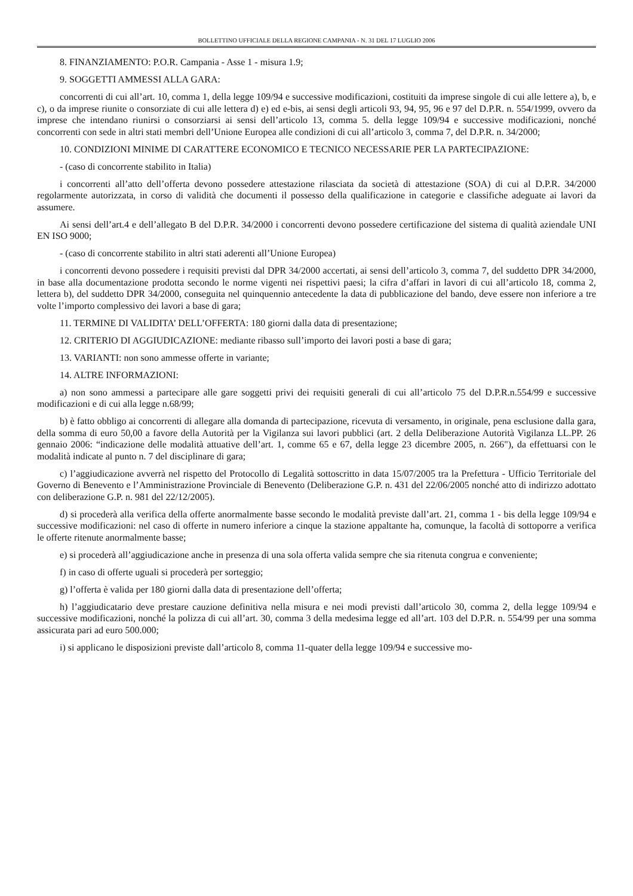BOLLETTINO UFFICIALE DELLA REGIONE CAMPANIA - N. 31 DEL 17 LUGLIO 2006
8. FINANZIAMENTO: P.O.R. Campania - Asse 1 - misura 1.9;
9. SOGGETTI AMMESSI ALLA GARA:
concorrenti di cui all’art. 10, comma 1, della legge 109/94 e successive modificazioni, costituiti da imprese singole di cui alle lettere a), b, e c), o da imprese riunite o consorziate di cui alle lettera d) e) ed e-bis, ai sensi degli articoli 93, 94, 95, 96 e 97 del D.P.R. n. 554/1999, ovvero da imprese che intendano riunirsi o consorziarsi ai sensi dell’articolo 13, comma 5. della legge 109/94 e successive modificazioni, nonché concorrenti con sede in altri stati membri dell’Unione Europea alle condizioni di cui all’articolo 3, comma 7, del D.P.R. n. 34/2000;
10. CONDIZIONI MINIME DI CARATTERE ECONOMICO E TECNICO NECESSARIE PER LA PARTECIPAZIONE:
- (caso di concorrente stabilito in Italia)
i concorrenti all’atto dell’offerta devono possedere attestazione rilasciata da società di attestazione (SOA) di cui al D.P.R. 34/2000 regolarmente autorizzata, in corso di validità che documenti il possesso della qualificazione in categorie e classifiche adeguate ai lavori da assumere.
Ai sensi dell’art.4 e dell’allegato B del D.P.R. 34/2000 i concorrenti devono possedere certificazione del sistema di qualità aziendale UNI EN ISO 9000;
- (caso di concorrente stabilito in altri stati aderenti all’Unione Europea)
i concorrenti devono possedere i requisiti previsti dal DPR 34/2000 accertati, ai sensi dell’articolo 3, comma 7, del suddetto DPR 34/2000, in base alla documentazione prodotta secondo le norme vigenti nei rispettivi paesi; la cifra d’affari in lavori di cui all’articolo 18, comma 2, lettera b), del suddetto DPR 34/2000, conseguita nel quinquennio antecedente la data di pubblicazione del bando, deve essere non inferiore a tre volte l’importo complessivo dei lavori a base di gara;
11. TERMINE DI VALIDITA’ DELL’OFFERTA: 180 giorni dalla data di presentazione;
12. CRITERIO DI AGGIUDICAZIONE: mediante ribasso sull’importo dei lavori posti a base di gara;
13. VARIANTI: non sono ammesse offerte in variante;
14. ALTRE INFORMAZIONI:
a) non sono ammessi a partecipare alle gare soggetti privi dei requisiti generali di cui all’articolo 75 del D.P.R.n.554/99 e successive modificazioni e di cui alla legge n.68/99;
b) è fatto obbligo ai concorrenti di allegare alla domanda di partecipazione, ricevuta di versamento, in originale, pena esclusione dalla gara, della somma di euro 50,00 a favore della Autorità per la Vigilanza sui lavori pubblici (art. 2 della Deliberazione Autorità Vigilanza LL.PP. 26 gennaio 2006: “indicazione delle modalità attuative dell’art. 1, comme 65 e 67, della legge 23 dicembre 2005, n. 266"), da effettuarsi con le modalità indicate al punto n. 7 del disciplinare di gara;
c) l’aggiudicazione avverrà nel rispetto del Protocollo di Legalità sottoscritto in data 15/07/2005 tra la Prefettura - Ufficio Territoriale del Governo di Benevento e l’Amministrazione Provinciale di Benevento (Deliberazione G.P. n. 431 del 22/06/2005 nonché atto di indirizzo adottato con deliberazione G.P. n. 981 del 22/12/2005).
d) si procederà alla verifica della offerte anormalmente basse secondo le modalità previste dall’art. 21, comma 1 - bis della legge 109/94 e successive modificazioni: nel caso di offerte in numero inferiore a cinque la stazione appaltante ha, comunque, la facoltà di sottoporre a verifica le offerte ritenute anormalmente basse;
e) si procederà all’aggiudicazione anche in presenza di una sola offerta valida sempre che sia ritenuta congrua e conveniente;
f) in caso di offerte uguali si procederà per sorteggio;
g) l’offerta è valida per 180 giorni dalla data di presentazione dell’offerta;
h) l’aggiudicatario deve prestare cauzione definitiva nella misura e nei modi previsti dall’articolo 30, comma 2, della legge 109/94 e successive modificazioni, nonché la polizza di cui all’art. 30, comma 3 della medesima legge ed all’art. 103 del D.P.R. n. 554/99 per una somma assicurata pari ad euro 500.000;
i) si applicano le disposizioni previste dall’articolo 8, comma 11-quater della legge 109/94 e successive mo-